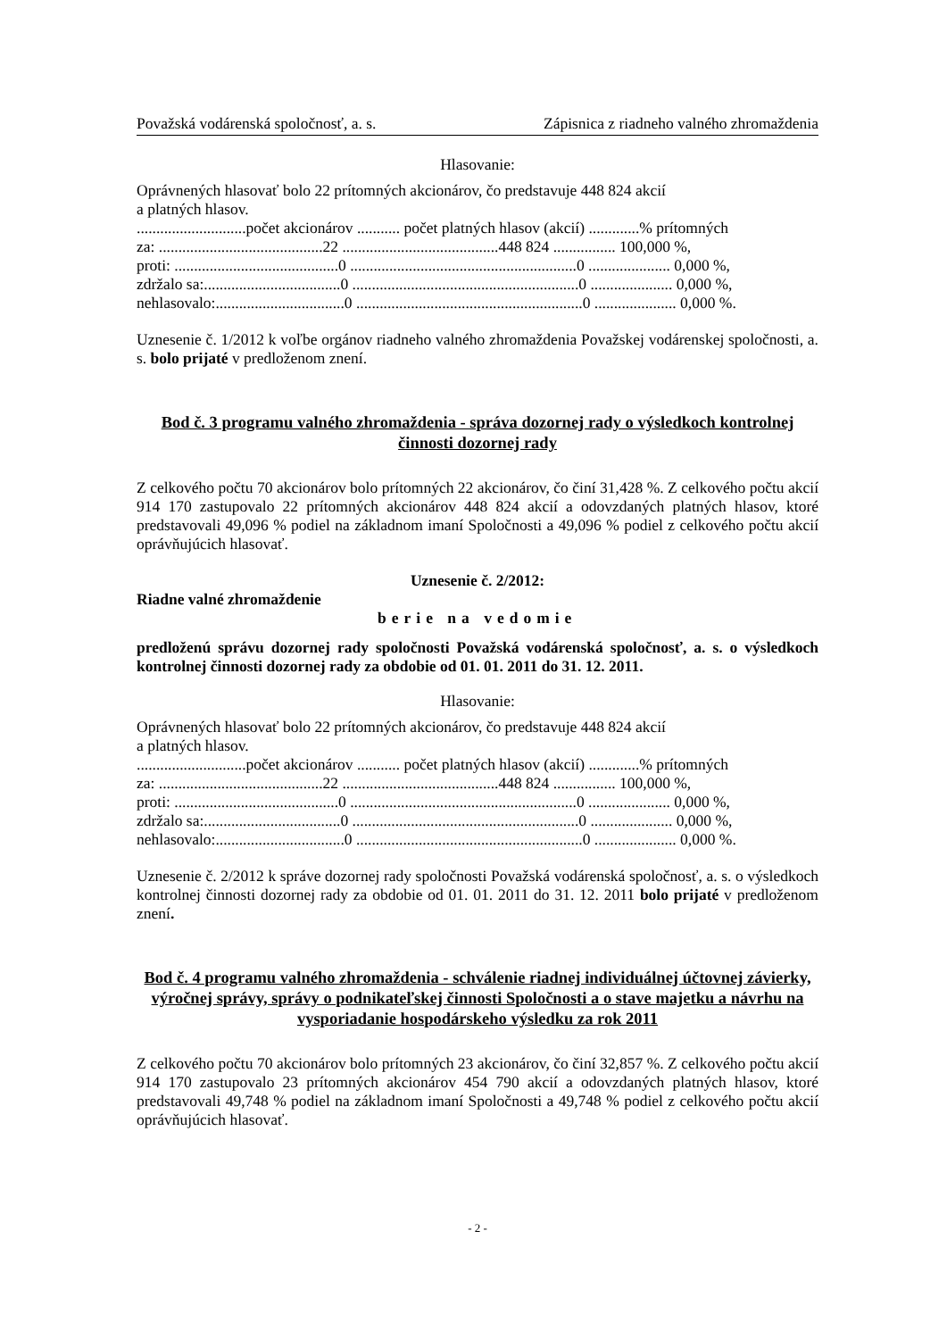Považská vodárenská spoločnosť, a. s. Zápisnica z riadneho valného zhromaždenia
Hlasovanie:
Oprávnených hlasovať bolo 22 prítomných akcionárov, čo predstavuje 448 824 akcií
a platných hlasov.
............................počet akcionárov ........... počet platných hlasov (akcií) .............% prítomných
za: ..........................................22 ........................................448 824 ................ 100,000 %,
proti: ..........................................0 ..........................................................0 ..................... 0,000 %,
zdržalo sa:...................................0 ..........................................................0 ..................... 0,000 %,
nehlasovalo:.................................0 ..........................................................0 ..................... 0,000 %.
Uznesenie č. 1/2012 k voľbe orgánov riadneho valného zhromaždenia Považskej vodárenskej spoločnosti, a. s. bolo prijaté v predloženom znení.
Bod č. 3 programu valného zhromaždenia - správa dozornej rady o výsledkoch kontrolnej činnosti dozornej rady
Z celkového počtu 70 akcionárov bolo prítomných 22 akcionárov, čo činí 31,428 %. Z celkového počtu akcií 914 170 zastupovalo 22 prítomných akcionárov 448 824 akcií a odovzdaných platných hlasov, ktoré predstavovali 49,096 % podiel na základnom imaní Spoločnosti a 49,096 % podiel z celkového počtu akcií oprávňujúcich hlasovať.
Uznesenie č. 2/2012:
Riadne valné zhromaždenie
berie na vedomie
predloženú správu dozornej rady spoločnosti Považská vodárenská spoločnosť, a. s. o výsledkoch kontrolnej činnosti dozornej rady za obdobie od 01. 01. 2011 do 31. 12. 2011.
Hlasovanie:
Oprávnených hlasovať bolo 22 prítomných akcionárov, čo predstavuje 448 824 akcií
a platných hlasov.
............................počet akcionárov ........... počet platných hlasov (akcií) .............% prítomných
za: ..........................................22 ........................................448 824 ................ 100,000 %,
proti: ..........................................0 ..........................................................0 ..................... 0,000 %,
zdržalo sa:...................................0 ..........................................................0 ..................... 0,000 %,
nehlasovalo:.................................0 ..........................................................0 ..................... 0,000 %.
Uznesenie č. 2/2012 k správe dozornej rady spoločnosti Považská vodárenská spoločnosť, a. s. o výsledkoch kontrolnej činnosti dozornej rady za obdobie od 01. 01. 2011 do 31. 12. 2011 bolo prijaté v predloženom znení.
Bod č. 4 programu valného zhromaždenia - schválenie riadnej individuálnej účtovnej závierky, výročnej správy, správy o podnikateľskej činnosti Spoločnosti a o stave majetku a návrhu na vysporiadanie hospodárskeho výsledku za rok 2011
Z celkového počtu 70 akcionárov bolo prítomných 23 akcionárov, čo činí 32,857 %. Z celkového počtu akcií 914 170 zastupovalo 23 prítomných akcionárov 454 790 akcií a odovzdaných platných hlasov, ktoré predstavovali 49,748 % podiel na základnom imaní Spoločnosti a 49,748 % podiel z celkového počtu akcií oprávňujúcich hlasovať.
- 2 -